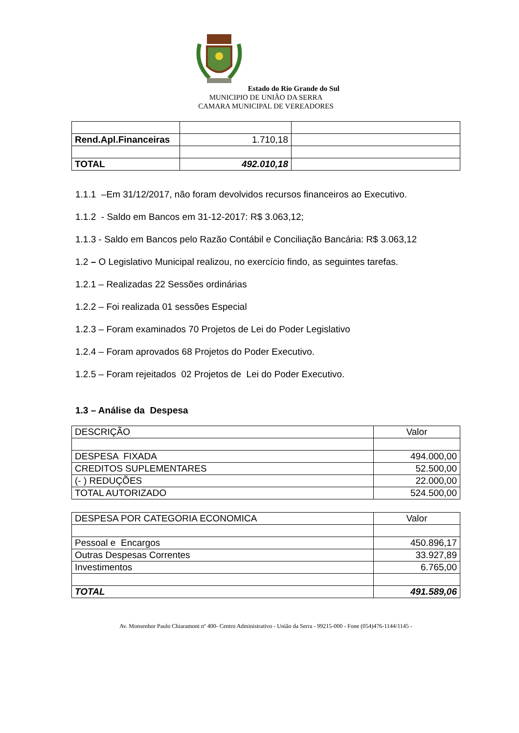Estado do Rio Grande do Sul
MUNICIPIO DE UNIÃO DA SERRA
CAMARA MUNICIPAL DE VEREADORES
| Rend.Apl.Financeiras | 1.710,18 | |
| TOTAL | 492.010,18 | |
1.1.1 –Em 31/12/2017, não foram devolvidos recursos financeiros ao Executivo.
1.1.2 - Saldo em Bancos em 31-12-2017: R$ 3.063,12;
1.1.3 - Saldo em Bancos pelo Razão Contábil e Conciliação Bancária: R$ 3.063,12
1.2 – O Legislativo Municipal realizou, no exercício findo, as seguintes tarefas.
1.2.1 – Realizadas 22 Sessões ordinárias
1.2.2 – Foi realizada 01 sessões Especial
1.2.3 – Foram examinados 70 Projetos de Lei do Poder Legislativo
1.2.4 – Foram aprovados 68 Projetos do Poder Executivo.
1.2.5 – Foram rejeitados 02 Projetos de Lei do Poder Executivo.
1.3 – Análise da Despesa
| DESCRIÇÃO | Valor |
| DESPESA FIXADA | 494.000,00 |
| CREDITOS SUPLEMENTARES | 52.500,00 |
| (- ) REDUÇÕES | 22.000,00 |
| TOTAL AUTORIZADO | 524.500,00 |
| DESPESA POR CATEGORIA ECONOMICA | Valor |
| Pessoal e Encargos | 450.896,17 |
| Outras Despesas Correntes | 33.927,89 |
| Investimentos | 6.765,00 |
| TOTAL | 491.589,06 |
Av. Monsenhor Paulo Chiaramont nº 400- Centro Administrativo - União da Serra - 99215-000 - Fone (054)476-1144/1145 -